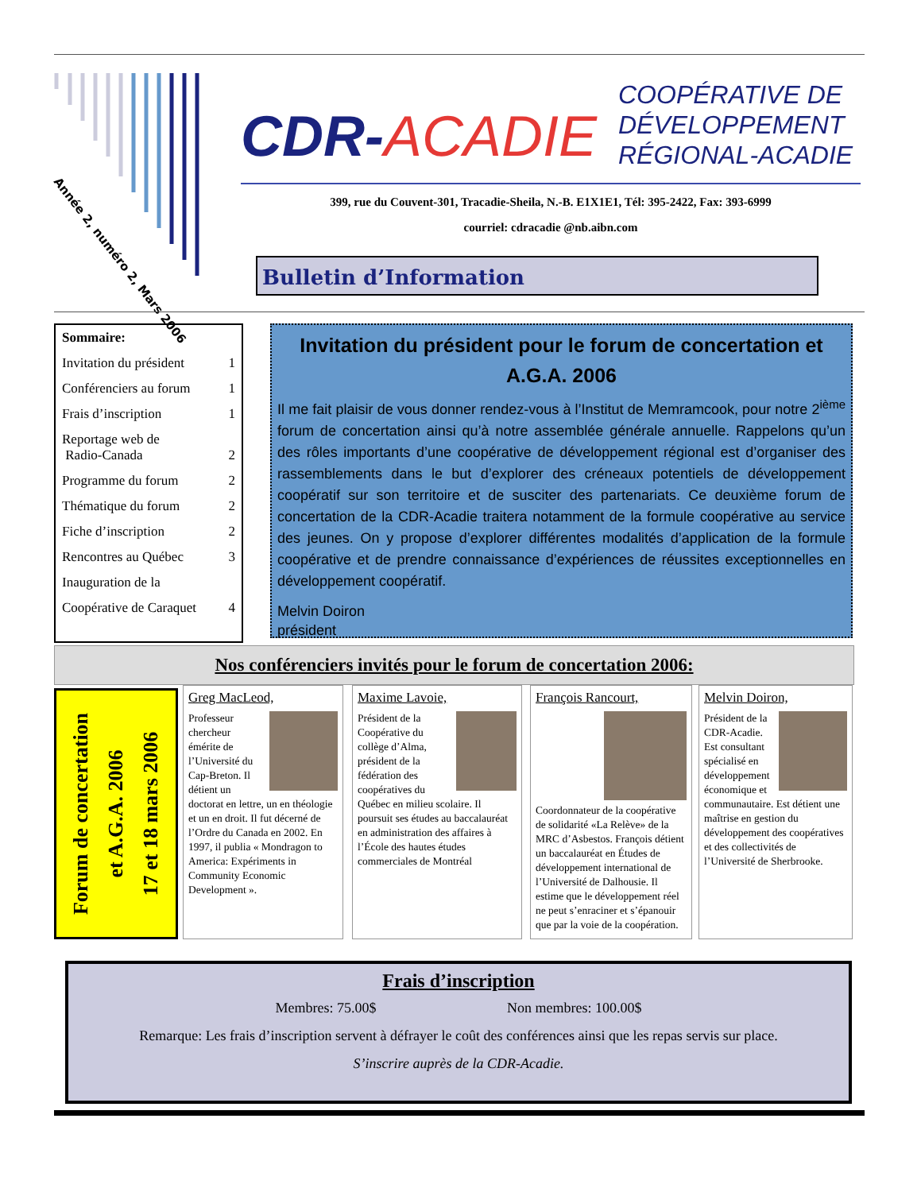Année 2, numéro 2, Mars 2006
CDR-ACADIE
COOPÉRATIVE DE
DÉVELOPPEMENT
RÉGIONAL-ACADIE
399, rue du Couvent-301, Tracadie-Sheila, N.-B. E1X1E1, Tél: 395-2422, Fax: 393-6999
courriel: cdracadie @nb.aibn.com
Bulletin d’Information
Sommaire:
Invitation du président 1
Conférenciers au forum 1
Frais d’inscription 1
Reportage web de
Radio-Canada
2
Programme du forum 2
Thématique du forum 2
Fiche d’inscription 2
Rencontres au Québec 3
Inauguration de la
Coopérative de Caraquet 4
Invitation du président pour le forum de concertation et A.G.A. 2006
Il me fait plaisir de vous donner rendez-vous à l’Institut de Memramcook, pour notre 2<sup>ième</sup> forum de concertation ainsi qu’à notre assemblée générale annuelle. Rappelons qu’un des rôles importants d’une coopérative de développement régional est d’organiser des rassemblements dans le but d’explorer des créneaux potentiels de développement coopératif sur son territoire et de susciter des partenariats. Ce deuxième forum de concertation de la CDR-Acadie traitera notamment de la formule coopérative au service des jeunes. On y propose d’explorer différentes modalités d’application de la formule coopérative et de prendre connaissance d’expériences de réussites exceptionnelles en développement coopératif.
Melvin Doiron
président
Nos conférenciers invités pour le forum de concertation 2006:
Forum de concertation
et A.G.A. 2006
17 et 18 mars 2006
Greg MacLeod,
Professeur chercheur émérite de l’Université du Cap-Breton. Il détient un doctorat en lettre, un en théologie et un en droit. Il fut décerné de l’Ordre du Canada en 2002. En 1997, il publia « Mondragon to America: Expériments in Community Economic Development ».
Maxime Lavoie,
Président de la Coopérative du collège d’Alma, président de la fédération des coopératives du Québec en milieu scolaire. Il poursuit ses études au baccalauréat en administration des affaires à l’École des hautes études commerciales de Montréal
François Rancourt,
Coordonnateur de la coopérative de solidarité «La Relève» de la MRC d’Asbestos. François détient un baccalauréat en Études de développement international de l’Université de Dalhousie. Il estime que le développement réel ne peut s’enraciner et s’épanouir que par la voie de la coopération.
Melvin Doiron,
Président de la CDR-Acadie. Est consultant spécialisé en développement économique et communautaire. Est détient une maîtrise en gestion du développement des coopératives et des collectivités de l’Université de Sherbrooke.
Frais d’inscription
Membres: 75.00$ Non membres: 100.00$
Remarque: Les frais d’inscription servent à défrayer le coût des conférences ainsi que les repas servis sur place.
S’inscrire auprès de la CDR-Acadie.